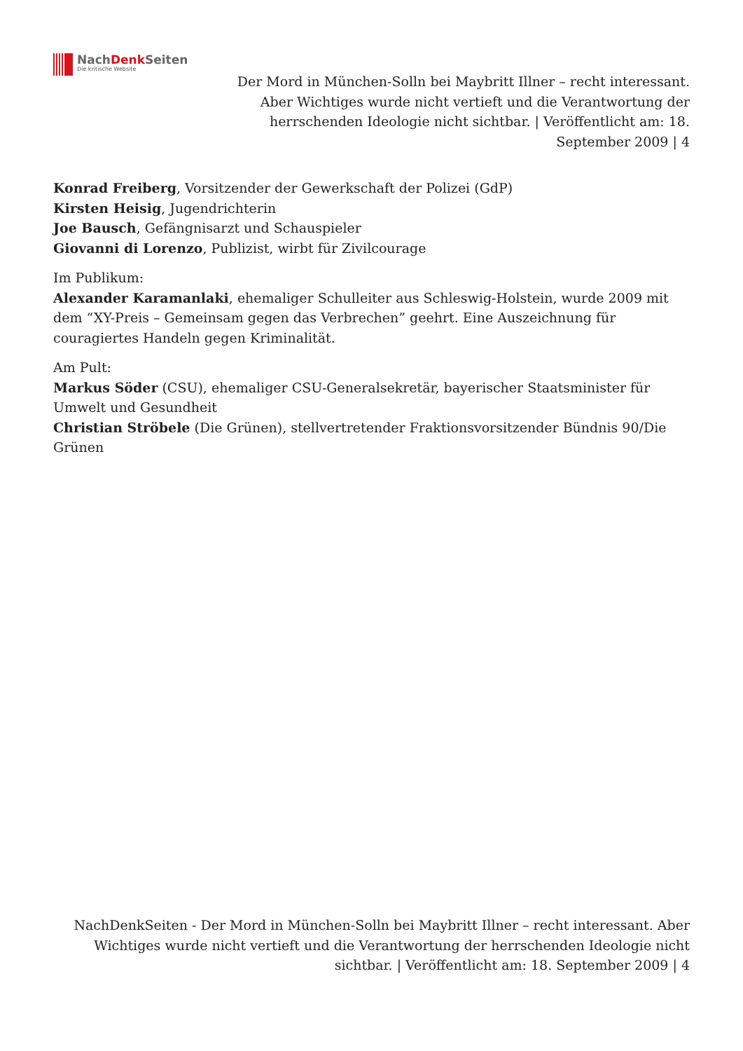NachDenk Seiten
Die kritische Website
Der Mord in München-Solln bei Maybritt Illner – recht interessant. Aber Wichtiges wurde nicht vertieft und die Verantwortung der herrschenden Ideologie nicht sichtbar. | Veröffentlicht am: 18. September 2009 | 4
Konrad Freiberg, Vorsitzender der Gewerkschaft der Polizei (GdP)
Kirsten Heisig, Jugendrichterin
Joe Bausch, Gefängnisarzt und Schauspieler
Giovanni di Lorenzo, Publizist, wirbt für Zivilcourage
Im Publikum:
Alexander Karamanlaki, ehemaliger Schulleiter aus Schleswig-Holstein, wurde 2009 mit dem “XY-Preis – Gemeinsam gegen das Verbrechen” geehrt. Eine Auszeichnung für couragiertes Handeln gegen Kriminalität.
Am Pult:
Markus Söder (CSU), ehemaliger CSU-Generalsekretär, bayerischer Staatsminister für Umwelt und Gesundheit
Christian Ströbele (Die Grünen), stellvertretender Fraktionsvorsitzender Bündnis 90/Die Grünen
NachDenkSeiten - Der Mord in München-Solln bei Maybritt Illner – recht interessant. Aber Wichtiges wurde nicht vertieft und die Verantwortung der herrschenden Ideologie nicht sichtbar. | Veröffentlicht am: 18. September 2009 | 4